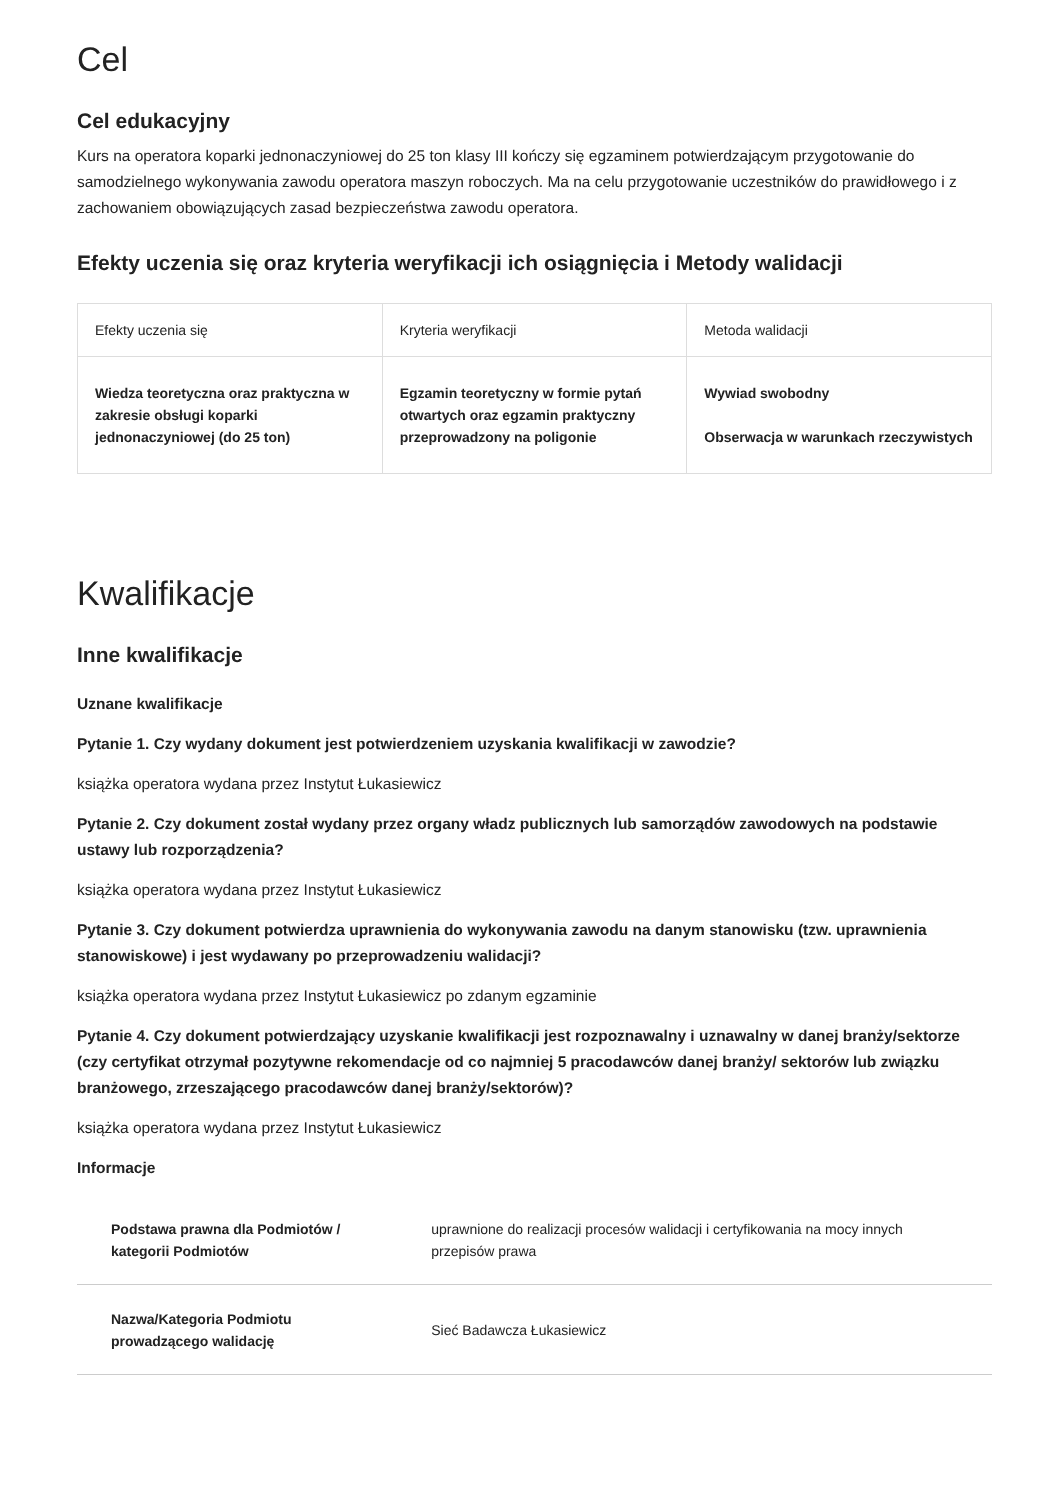Cel
Cel edukacyjny
Kurs na operatora koparki jednonaczyniowej do 25 ton klasy III kończy się egzaminem potwierdzającym przygotowanie do samodzielnego wykonywania zawodu operatora maszyn roboczych. Ma na celu przygotowanie uczestników do prawidłowego i z zachowaniem obowiązujących zasad bezpieczeństwa zawodu operatora.
Efekty uczenia się oraz kryteria weryfikacji ich osiągnięcia i Metody walidacji
| Efekty uczenia się | Kryteria weryfikacji | Metoda walidacji |
| --- | --- | --- |
| Wiedza teoretyczna oraz praktyczna w zakresie obsługi koparki jednonaczyniowej (do 25 ton) | Egzamin teoretyczny w formie pytań otwartych oraz egzamin praktyczny przeprowadzony na poligonie | Wywiad swobodny Obserwacja w warunkach rzeczywistych |
Kwalifikacje
Inne kwalifikacje
Uznane kwalifikacje
Pytanie 1. Czy wydany dokument jest potwierdzeniem uzyskania kwalifikacji w zawodzie?
książka operatora wydana przez Instytut Łukasiewicz
Pytanie 2. Czy dokument został wydany przez organy władz publicznych lub samorządów zawodowych na podstawie ustawy lub rozporządzenia?
książka operatora wydana przez Instytut Łukasiewicz
Pytanie 3. Czy dokument potwierdza uprawnienia do wykonywania zawodu na danym stanowisku (tzw. uprawnienia stanowiskowe) i jest wydawany po przeprowadzeniu walidacji?
książka operatora wydana przez Instytut Łukasiewicz po zdanym egzaminie
Pytanie 4. Czy dokument potwierdzający uzyskanie kwalifikacji jest rozpoznawalny i uznawalny w danej branży/sektorze (czy certyfikat otrzymał pozytywne rekomendacje od co najmniej 5 pracodawców danej branży/ sektorów lub związku branżowego, zrzeszającego pracodawców danej branży/sektorów)?
książka operatora wydana przez Instytut Łukasiewicz
Informacje
| Podstawa prawna dla Podmiotów / kategorii Podmiotów | uprawnione do realizacji procesów walidacji i certyfikowania na mocy innych przepisów prawa |
| Nazwa/Kategoria Podmiotu prowadzącego walidację | Sieć Badawcza Łukasiewicz |